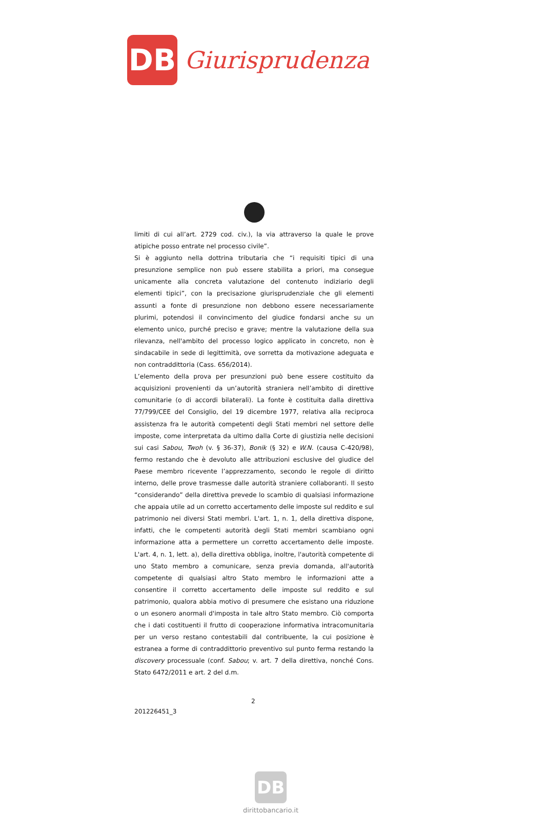DB
Giurisprudenza
limiti di cui all’art. 2729 cod. civ.), la via attraverso la quale le prove atipiche posso entrate nel processo civile”.
Si è aggiunto nella dottrina tributaria che “i requisiti tipici di una presunzione semplice non può essere stabilita a priori, ma consegue unicamente alla concreta valutazione del contenuto indiziario degli elementi tipici”, con la precisazione giurisprudenziale che gli elementi assunti a fonte di presunzione non debbono essere necessariamente plurimi, potendosi il convincimento del giudice fondarsi anche su un elemento unico, purché preciso e grave; mentre la valutazione della sua rilevanza, nell'ambito del processo logico applicato in concreto, non è sindacabile in sede di legittimità, ove sorretta da motivazione adeguata e non contraddittoria (Cass. 656/2014).
L’elemento della prova per presunzioni può bene essere costituito da acquisizioni provenienti da un’autorità straniera nell’ambito di direttive comunitarie (o di accordi bilaterali). La fonte è costituita dalla direttiva 77/799/CEE del Consiglio, del 19 dicembre 1977, relativa alla reciproca assistenza fra le autorità competenti degli Stati membri nel settore delle imposte, come interpretata da ultimo dalla Corte di giustizia nelle decisioni sui casi Sabou, Twoh (v. § 36-37), Bonik (§ 32) e W.N. (causa C-420/98), fermo restando che è devoluto alle attribuzioni esclusive del giudice del Paese membro ricevente l’apprezzamento, secondo le regole di diritto interno, delle prove trasmesse dalle autorità straniere collaboranti. Il sesto “considerando” della direttiva prevede lo scambio di qualsiasi informazione che appaia utile ad un corretto accertamento delle imposte sul reddito e sul patrimonio nei diversi Stati membri. L'art. 1, n. 1, della direttiva dispone, infatti, che le competenti autorità degli Stati membri scambiano ogni informazione atta a permettere un corretto accertamento delle imposte. L'art. 4, n. 1, lett. a), della direttiva obbliga, inoltre, l'autorità competente di uno Stato membro a comunicare, senza previa domanda, all'autorità competente di qualsiasi altro Stato membro le informazioni atte a consentire il corretto accertamento delle imposte sul reddito e sul patrimonio, qualora abbia motivo di presumere che esistano una riduzione o un esonero anormali d'imposta in tale altro Stato membro. Ciò comporta che i dati costituenti il frutto di cooperazione informativa intracomunitaria per un verso restano contestabili dal contribuente, la cui posizione è estranea a forme di contraddittorio preventivo sul punto ferma restando la discovery processuale (conf. Sabou; v. art. 7 della direttiva, nonché Cons. Stato 6472/2011 e art. 2 del d.m.
2
201226451_3
DB
dirittobancario.it